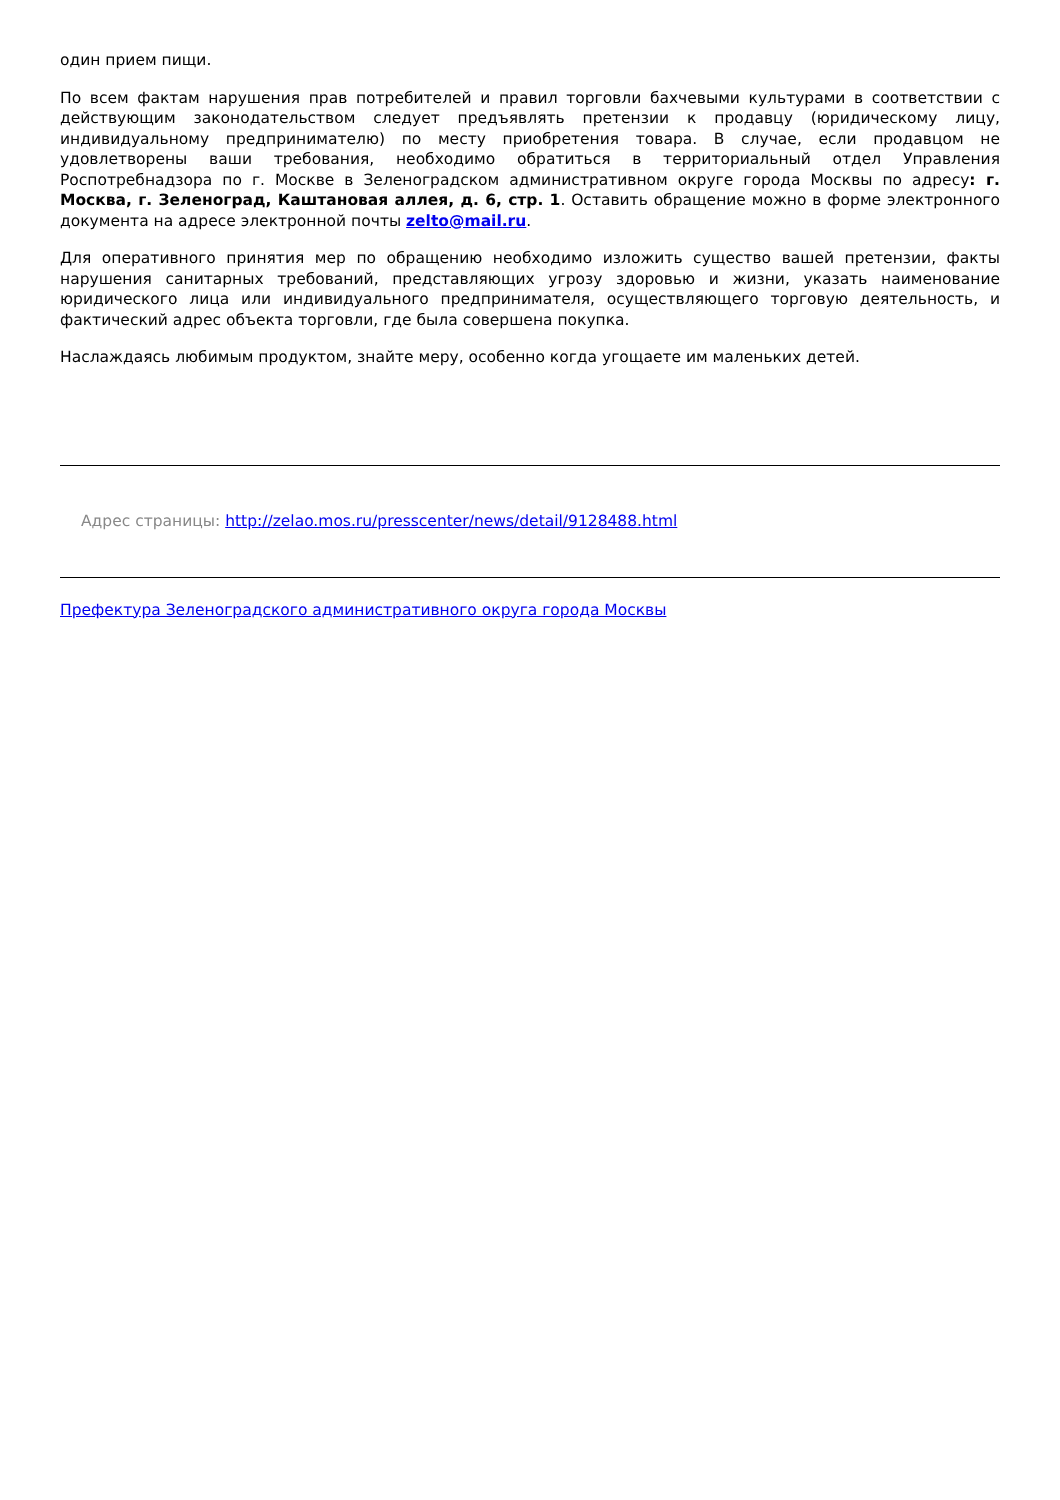один прием пищи.
По всем фактам нарушения прав потребителей и правил торговли бахчевыми культурами в соответствии с действующим законодательством следует предъявлять претензии к продавцу (юридическому лицу, индивидуальному предпринимателю) по месту приобретения товара. В случае, если продавцом не удовлетворены ваши требования, необходимо обратиться в территориальный отдел Управления Роспотребнадзора по г. Москве в Зеленоградском административном округе города Москвы по адресу: г. Москва, г. Зеленоград, Каштановая аллея, д. 6, стр. 1. Оставить обращение можно в форме электронного документа на адресе электронной почты zelto@mail.ru.
Для оперативного принятия мер по обращению необходимо изложить существо вашей претензии, факты нарушения санитарных требований, представляющих угрозу здоровью и жизни, указать наименование юридического лица или индивидуального предпринимателя, осуществляющего торговую деятельность, и фактический адрес объекта торговли, где была совершена покупка.
Наслаждаясь любимым продуктом, знайте меру, особенно когда угощаете им маленьких детей.
Адрес страницы: http://zelao.mos.ru/presscenter/news/detail/9128488.html
Префектура Зеленоградского административного округа города Москвы